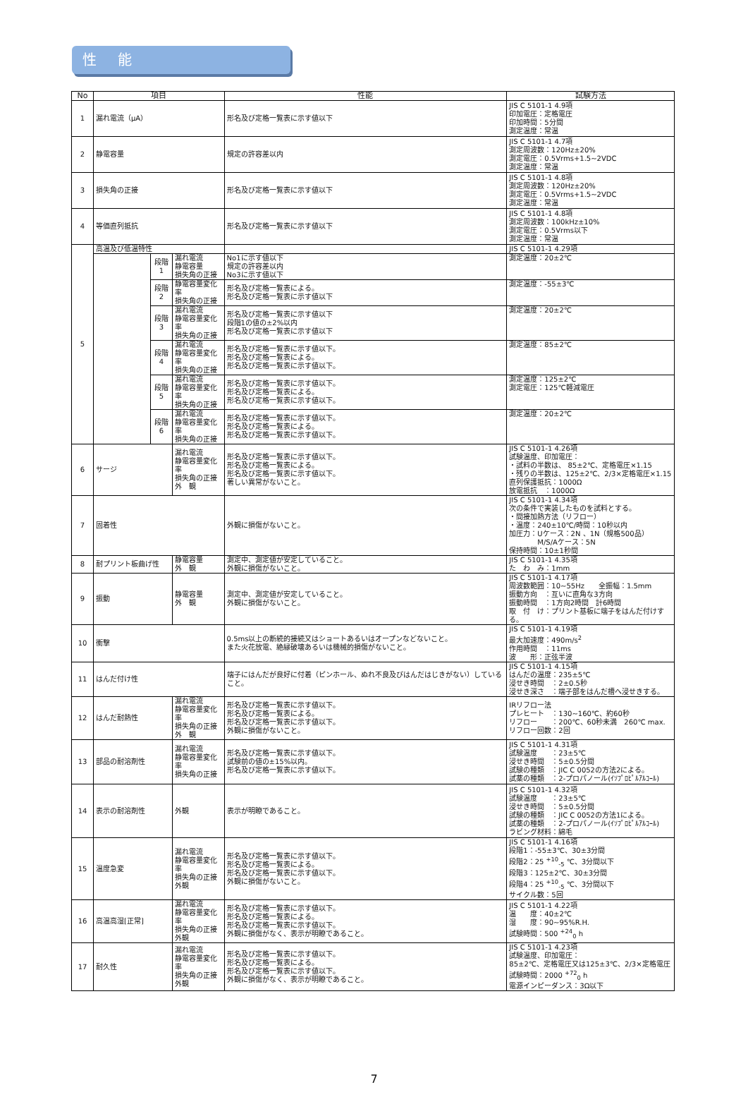性 能
| No | 項目 | | | 性能 | 試験方法 |
| --- | --- | --- | --- | --- | --- |
| 1 | 漏れ電流（μA） | | | 形名及び定格一覧表に示す値以下 | JIS C 5101-1 4.9項 印加電圧：定格電圧 印加時間：5分間 測定温度：常温 |
| 2 | 静電容量 | | | 規定の許容差以内 | JIS C 5101-1 4.7項 測定周波数：120Hz±20% 測定電圧：0.5Vrms+1.5~2VDC 測定温度：常温 |
| 3 | 損失角の正接 | | | 形名及び定格一覧表に示す値以下 | JIS C 5101-1 4.8項 測定周波数：120Hz±20% 測定電圧：0.5Vrms+1.5~2VDC 測定温度：常温 |
| 4 | 等価直列抵抗 | | | 形名及び定格一覧表に示す値以下 | JIS C 5101-1 4.8項 測定周波数：100kHz±10% 測定電圧：0.5Vrms以下 測定温度：常温 |
| 5 | 高温及び低温特性 | | | | JIS C 5101-1 4.29項 |
| | | 段階 1 | 漏れ電流 静電容量 損失角の正接 | No1に示す値以下 規定の許容差以内 No3に示す値以下 | 測定温度：20±2℃ |
| | | 段階 2 | 静電容量変化率 損失角の正接 | 形名及び定格一覧表による。 形名及び定格一覧表に示す値以下 | 測定温度：-55±3℃ |
| | | 段階 3 | 漏れ電流 静電容量変化率 損失角の正接 | 形名及び定格一覧表に示す値以下 段階1の値の±2%以内 形名及び定格一覧表に示す値以下 | 測定温度：20±2℃ |
| | | 段階 4 | 漏れ電流 静電容量変化率 損失角の正接 | 形名及び定格一覧表に示す値以下。 形名及び定格一覧表による。 形名及び定格一覧表に示す値以下。 | 測定温度：85±2℃ |
| | | 段階 5 | 漏れ電流 静電容量変化率 損失角の正接 | 形名及び定格一覧表に示す値以下。 形名及び定格一覧表による。 形名及び定格一覧表に示す値以下。 | 測定温度：125±2℃ 測定電圧：125℃軽減電圧 |
| | | 段階 6 | 漏れ電流 静電容量変化率 損失角の正接 | 形名及び定格一覧表に示す値以下。 形名及び定格一覧表による。 形名及び定格一覧表に示す値以下。 | 測定温度：20±2℃ |
| 6 | サージ | | 漏れ電流 静電容量変化率 損失角の正接 外 観 | 形名及び定格一覧表に示す値以下。 形名及び定格一覧表による。 形名及び定格一覧表に示す値以下。 著しい異常がないこと。 | JIS C 5101-1 4.26項 試験温度、印加電圧： ・試料の半数は、 85±2℃、定格電圧×1.15 ・残りの半数は、125±2℃、2/3×定格電圧×1.15 直列保護抵抗：1000Ω 放電抵抗 ：1000Ω |
| 7 | 固着性 | | | 外観に損傷がないこと。 | JIS C 5101-1 4.34項 次の条件で実装したものを試料とする。 ・間接加熱方法（リフロー） ・温度：240±10℃/時間：10秒以内 加圧力：Uケース：2N 、1N（規格500品） M/S/Aケース：5N 保持時間：10±1秒間 |
| 8 | 耐プリント板曲げ性 | | 静電容量 外 観 | 測定中、測定値が安定していること。 外観に損傷がないこと。 | JIS C 5101-1 4.35項 た わ み：1mm |
| 9 | 振動 | | 静電容量 外 観 | 測定中、測定値が安定していること。 外観に損傷がないこと。 | JIS C 5101-1 4.17項 周波数範囲：10~55Hz 全振幅：1.5mm 振動方向 ：互いに直角な3方向 振動時間 ：1方向2時間 計6時間 取 付 け：プリント基板に端子をはんだ付けする。 |
| 10 | 衝撃 | | | 0.5ms以上の断続的接続又はショートあるいはオープンなどないこと。 また火花放電、絶縁破壊あるいは機械的損傷がないこと。 | JIS C 5101-1 4.19項 最大加速度：490m/s<sup>2</sup> 作用時間 ：11ms 波 形：正弦半波 |
| 11 | はんだ付け性 | | | 端子にはんだが良好に付着（ピンホール、ぬれ不良及びはんだはじきがない）していること。 | JIS C 5101-1 4.15項 はんだの温度：235±5℃ 浸せき時間 ：2±0.5秒 浸せき深さ ：端子部をはんだ槽へ浸せきする。 |
| 12 | はんだ耐熱性 | | 漏れ電流 静電容量変化率 損失角の正接 外 観 | 形名及び定格一覧表に示す値以下。 形名及び定格一覧表による。 形名及び定格一覧表に示す値以下。 外観に損傷がないこと。 | IRリフロー法 プレヒート ：130~160℃、約60秒 リフロー ：200℃、60秒未満 260℃ max. リフロー回数：2回 |
| 13 | 部品の耐溶剤性 | | 漏れ電流 静電容量変化率 損失角の正接 | 形名及び定格一覧表に示す値以下。 試験前の値の±15%以内。 形名及び定格一覧表に示す値以下。 | JIS C 5101-1 4.31項 試験温度 ：23±5℃ 浸せき時間 ：5±0.5分間 試験の種類 ：JIC C 0052の方法2による。 試薬の種類 ：2-プロパノール(ｲｿﾌﾟﾛﾋﾟﾙｱﾙｺｰﾙ) |
| 14 | 表示の耐溶剤性 | | 外観 | 表示が明瞭であること。 | JIS C 5101-1 4.32項 試験温度 ：23±5℃ 浸せき時間 ：5±0.5分間 試験の種類 ：JIC C 0052の方法1による。 試薬の種類 ：2-プロパノール(ｲｿﾌﾟﾛﾋﾟﾙｱﾙｺｰﾙ) ラビング材料：綿毛 |
| 15 | 温度急変 | | 漏れ電流 静電容量変化率 損失角の正接 外観 | 形名及び定格一覧表に示す値以下。 形名及び定格一覧表による。 形名及び定格一覧表に示す値以下。 外観に損傷がないこと。 | JIS C 5101-1 4.16項 段階1：-55±3℃、30±3分間 段階2：25 <sup>+10</sup><sub>-5</sub> ℃、3分間以下 段階3：125±2℃、30±3分間 段階4：25 <sup>+10</sup><sub>-5</sub> ℃、3分間以下 サイクル数：5回 |
| 16 | 高温高湿[正常] | | 漏れ電流 静電容量変化率 損失角の正接 外観 | 形名及び定格一覧表に示す値以下。 形名及び定格一覧表による。 形名及び定格一覧表に示す値以下。 外観に損傷がなく、表示が明瞭であること。 | JIS C 5101-1 4.22項 温 度：40±2℃ 湿 度：90~95%R.H. 試験時間：500 <sup>+24</sup><sub>0</sub> h |
| 17 | 耐久性 | | 漏れ電流 静電容量変化率 損失角の正接 外観 | 形名及び定格一覧表に示す値以下。 形名及び定格一覧表による。 形名及び定格一覧表に示す値以下。 外観に損傷がなく、表示が明瞭であること。 | JIS C 5101-1 4.23項 試験温度、印加電圧： 85±2℃、定格電圧又は125±3℃、2/3×定格電圧 試験時間：2000 <sup>+72</sup><sub>0</sub> h 電源インピーダンス：3Ω以下 |
7